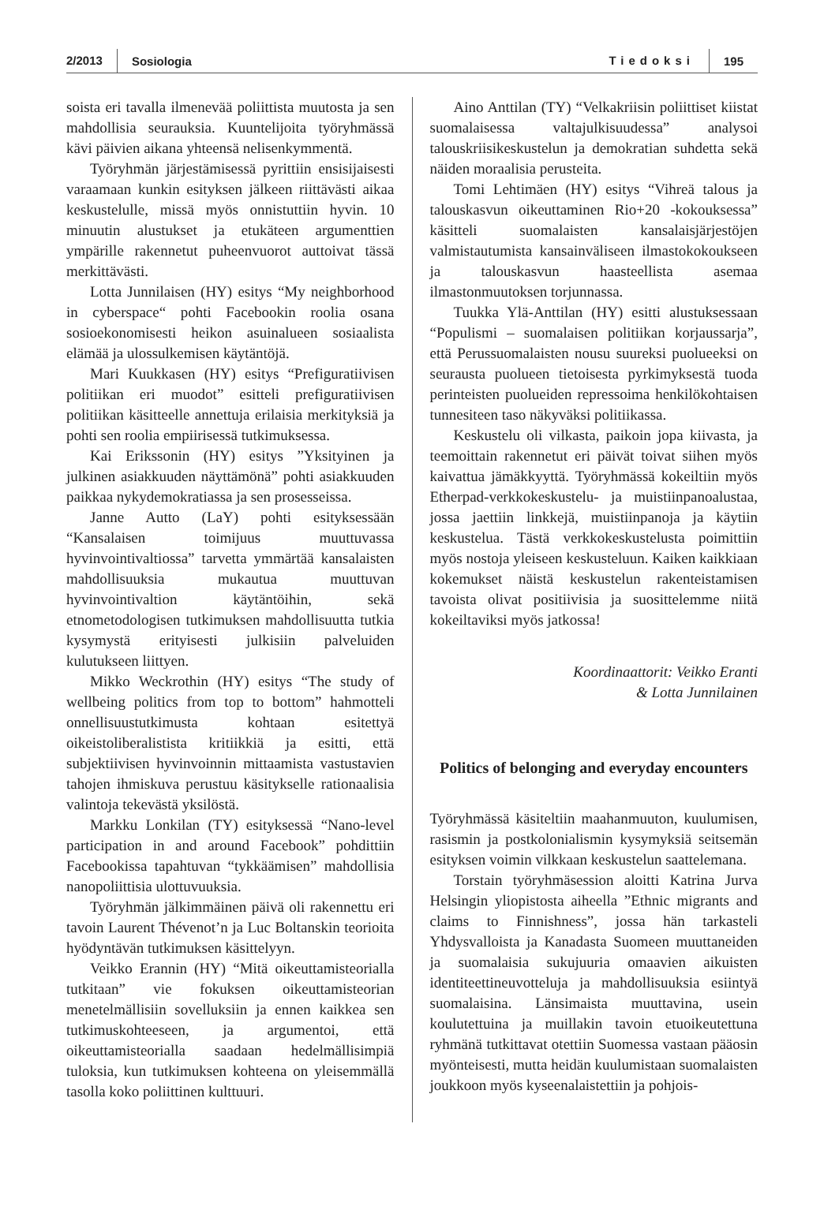2/2013 Sosiologia Tiedoksi 195
soista eri tavalla ilmenevää poliittista muutosta ja sen mahdollisia seurauksia. Kuuntelijoita työryhmässä kävi päivien aikana yhteensä nelisenkymmentä.
Työryhmän järjestämisessä pyrittiin ensisijaisesti varaamaan kunkin esityksen jälkeen riittävästi aikaa keskustelulle, missä myös onnistuttiin hyvin. 10 minuutin alustukset ja etukäteen argumenttien ympärille rakennetut puheenvuorot auttoivat tässä merkittävästi.
Lotta Junnilaisen (HY) esitys “My neighborhood in cyberspace“ pohti Facebookin roolia osana sosioekonomisesti heikon asuinalueen sosiaalista elämää ja ulossulkemisen käytäntöjä.
Mari Kuukkasen (HY) esitys “Prefiguratiivisen politiikan eri muodot” esitteli prefiguratiivisen politiikan käsitteelle annettuja erilaisia merkityksiä ja pohti sen roolia empiirisessä tutkimuksessa.
Kai Erikssonin (HY) esitys ”Yksityinen ja julkinen asiakkuuden näyttämönä” pohti asiakkuuden paikkaa nykydemokratiassa ja sen prosesseissa.
Janne Autto (LaY) pohti esityksessään “Kansalaisen toimijuus muuttuvassa hyvinvointivaltiossa” tarvetta ymmärtää kansalaisten mahdollisuuksia mukautua muuttuvan hyvinvointivaltion käytäntöihin, sekä etnometodologisen tutkimuksen mahdollisuutta tutkia kysymystä erityisesti julkisiin palveluiden kulutukseen liittyen.
Mikko Weckrothin (HY) esitys “The study of wellbeing politics from top to bottom” hahmotteli onnellisuustutkimusta kohtaan esitettyä oikeistoliberalistista kritiikkiä ja esitti, että subjektiivisen hyvinvoinnin mittaamista vastustavien tahojen ihmiskuva perustuu käsitykselle rationaalisia valintoja tekevästä yksilöstä.
Markku Lonkilan (TY) esityksessä “Nano-level participation in and around Facebook” pohdittiin Facebookissa tapahtuvan “tykkäämisen” mahdollisia nanopoliittisia ulottuvuuksia.
Työryhmän jälkimmäinen päivä oli rakennettu eri tavoin Laurent Thévenot’n ja Luc Boltanskin teorioita hyödyntävän tutkimuksen käsittelyyn.
Veikko Erannin (HY) “Mitä oikeuttamisteorialla tutkitaan” vie fokuksen oikeuttamisteorian menetelmällisiin sovelluksiin ja ennen kaikkea sen tutkimuskohteeseen, ja argumentoi, että oikeuttamisteorialla saadaan hedelmällisimpiä tuloksia, kun tutkimuksen kohteena on yleisemmällä tasolla koko poliittinen kulttuuri.
Aino Anttilan (TY) “Velkakriisin poliittiset kiistat suomalaisessa valtajulkisuudessa” analysoi talouskriisikeskustelun ja demokratian suhdetta sekä näiden moraalisia perusteita.
Tomi Lehtimäen (HY) esitys “Vihreä talous ja talouskasvun oikeuttaminen Rio+20 -kokouksessa” käsitteli suomalaisten kansalaisjärjestöjen valmistautumista kansainväliseen ilmastokokoukseen ja talouskasvun haasteellista asemaa ilmastonmuutoksen torjunnassa.
Tuukka Ylä-Anttilan (HY) esitti alustuksessaan “Populismi – suomalaisen politiikan korjaussarja”, että Perussuomalaisten nousu suureksi puolueeksi on seurausta puolueen tietoisesta pyrkimyksestä tuoda perinteisten puolueiden repressoima henkilökohtaisen tunnesiteen taso näkyväksi politiikassa.
Keskustelu oli vilkasta, paikoin jopa kiivasta, ja teemoittain rakennetut eri päivät toivat siihen myös kaivattua jämäkkyyttä. Työryhmässä kokeiltiin myös Etherpad-verkkokeskustelu- ja muistiinpanoalustaa, jossa jaettiin linkkejä, muistiinpanoja ja käytiin keskustelua. Tästä verkkokeskustelusta poimittiin myös nostoja yleiseen keskusteluun. Kaiken kaikkiaan kokemukset näistä keskustelun rakenteistamisen tavoista olivat positiivisia ja suosittelemme niitä kokeiltaviksi myös jatkossa!
Koordinaattorit: Veikko Eranti
& Lotta Junnilainen
Politics of belonging and everyday encounters
Työryhmässä käsiteltiin maahanmuuton, kuulumisen, rasismin ja postkolonialismin kysymyksiä seitsemän esityksen voimin vilkkaan keskustelun saattelemana.
Torstain työryhmäsession aloitti Katrina Jurva Helsingin yliopistosta aiheella ”Ethnic migrants and claims to Finnishness”, jossa hän tarkasteli Yhdysvalloista ja Kanadasta Suomeen muuttaneiden ja suomalaisia sukujuuria omaavien aikuisten identiteettineuvotteluja ja mahdollisuuksia esiintyä suomalaisina. Länsimaista muuttavina, usein koulutettuina ja muillakin tavoin etuoikeutettuna ryhmänä tutkittavat otettiin Suomessa vastaan pääosin myönteisesti, mutta heidän kuulumistaan suomalaisten joukkoon myös kyseenalaistettiin ja pohjois-